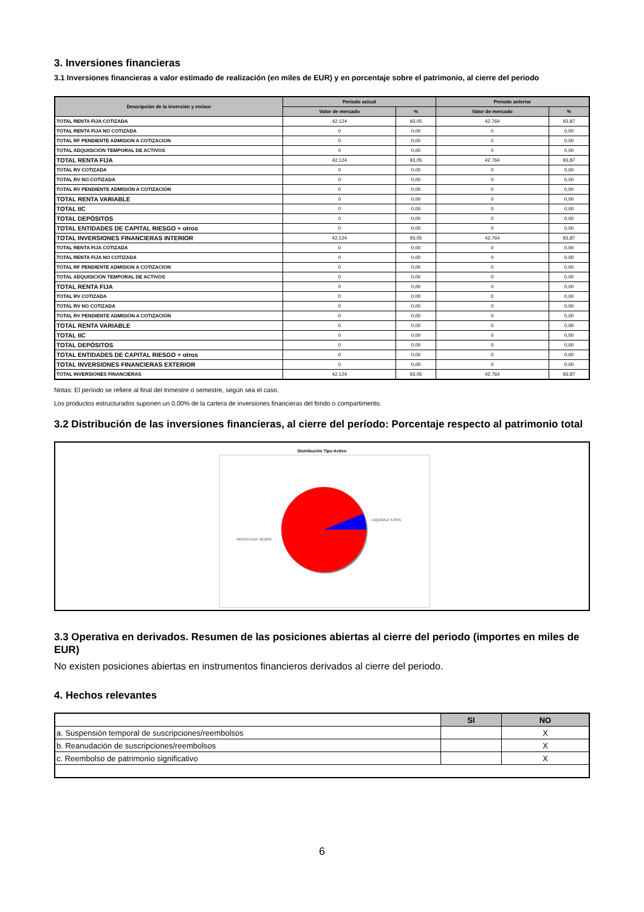3. Inversiones financieras
3.1 Inversiones financieras a valor estimado de realización (en miles de EUR) y en porcentaje sobre el patrimonio, al cierre del periodo
| Descripción de la inversión y emisor | Periodo actual | | Periodo anterior | |
| --- | --- | --- | --- | --- |
| | Valor de mercado | % | Valor de mercado | % |
| TOTAL RENTA FIJA COTIZADA | 42.124 | 93,05 | 42.764 | 93,87 |
| TOTAL RENTA FIJA NO COTIZADA | 0 | 0,00 | 0 | 0,00 |
| TOTAL RF PENDIENTE ADMISION A COTIZACION | 0 | 0,00 | 0 | 0,00 |
| TOTAL ADQUISICIÓN TEMPORAL DE ACTIVOS | 0 | 0,00 | 0 | 0,00 |
| TOTAL RENTA FIJA | 42.124 | 93,05 | 42.764 | 93,87 |
| TOTAL RV COTIZADA | 0 | 0,00 | 0 | 0,00 |
| TOTAL RV NO COTIZADA | 0 | 0,00 | 0 | 0,00 |
| TOTAL RV PENDIENTE ADMISIÓN A COTIZACIÓN | 0 | 0,00 | 0 | 0,00 |
| TOTAL RENTA VARIABLE | 0 | 0,00 | 0 | 0,00 |
| TOTAL IIC | 0 | 0,00 | 0 | 0,00 |
| TOTAL DEPÓSITOS | 0 | 0,00 | 0 | 0,00 |
| TOTAL ENTIDADES DE CAPITAL RIESGO + otros | 0 | 0,00 | 0 | 0,00 |
| TOTAL INVERSIONES FINANCIERAS INTERIOR | 42.124 | 93,05 | 42.764 | 93,87 |
| TOTAL RENTA FIJA COTIZADA | 0 | 0,00 | 0 | 0,00 |
| TOTAL RENTA FIJA NO COTIZADA | 0 | 0,00 | 0 | 0,00 |
| TOTAL RF PENDIENTE ADMISION A COTIZACION | 0 | 0,00 | 0 | 0,00 |
| TOTAL ADQUISICIÓN TEMPORAL DE ACTIVOS | 0 | 0,00 | 0 | 0,00 |
| TOTAL RENTA FIJA | 0 | 0,00 | 0 | 0,00 |
| TOTAL RV COTIZADA | 0 | 0,00 | 0 | 0,00 |
| TOTAL RV NO COTIZADA | 0 | 0,00 | 0 | 0,00 |
| TOTAL RV PENDIENTE ADMISIÓN A COTIZACIÓN | 0 | 0,00 | 0 | 0,00 |
| TOTAL RENTA VARIABLE | 0 | 0,00 | 0 | 0,00 |
| TOTAL IIC | 0 | 0,00 | 0 | 0,00 |
| TOTAL DEPÓSITOS | 0 | 0,00 | 0 | 0,00 |
| TOTAL ENTIDADES DE CAPITAL RIESGO + otros | 0 | 0,00 | 0 | 0,00 |
| TOTAL INVERSIONES FINANCIERAS EXTERIOR | 0 | 0,00 | 0 | 0,00 |
| TOTAL INVERSIONES FINANCIERAS | 42.124 | 93,05 | 42.764 | 93,87 |
Notas: El período se refiere al final del trimestre o semestre, según sea el caso.
Los productos estructurados suponen un 0,00% de la cartera de inversiones financieras del fondo o compartimento.
3.2 Distribución de las inversiones financieras, al cierre del período: Porcentaje respecto al patrimonio total
Distribución Tipo Activo
LIQUIDEZ: 6,95%
RENTA FIJA: 93,05%
3.3 Operativa en derivados. Resumen de las posiciones abiertas al cierre del periodo (importes en miles de EUR)
No existen posiciones abiertas en instrumentos financieros derivados al cierre del periodo.
4. Hechos relevantes
| | SI | NO |
| --- | --- | --- |
| a. Suspensión temporal de suscripciones/reembolsos | | X |
| b. Reanudación de suscripciones/reembolsos | | X |
| c. Reembolso de patrimonio significativo | | X |
6